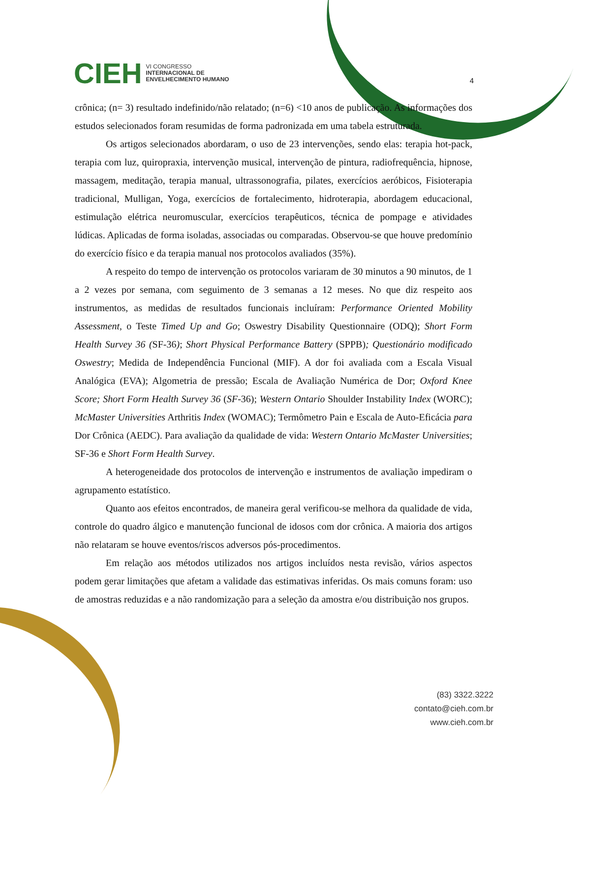CIEH VI CONGRESSO
INTERNACIONAL DE
ENVELHECIMENTO HUMANO
4
crônica; (n= 3) resultado indefinido/não relatado; (n=6) <10 anos de publicação. As informações dos estudos selecionados foram resumidas de forma padronizada em uma tabela estruturada.
Os artigos selecionados abordaram, o uso de 23 intervenções, sendo elas: terapia hot-pack, terapia com luz, quiropraxia, intervenção musical, intervenção de pintura, radiofrequência, hipnose, massagem, meditação, terapia manual, ultrassonografia, pilates, exercícios aeróbicos, Fisioterapia tradicional, Mulligan, Yoga, exercícios de fortalecimento, hidroterapia, abordagem educacional, estimulação elétrica neuromuscular, exercícios terapêuticos, técnica de pompage e atividades lúdicas. Aplicadas de forma isoladas, associadas ou comparadas. Observou-se que houve predomínio do exercício físico e da terapia manual nos protocolos avaliados (35%).
A respeito do tempo de intervenção os protocolos variaram de 30 minutos a 90 minutos, de 1 a 2 vezes por semana, com seguimento de 3 semanas a 12 meses. No que diz respeito aos instrumentos, as medidas de resultados funcionais incluíram: Performance Oriented Mobility Assessment, o Teste Timed Up and Go; Oswestry Disability Questionnaire (ODQ); Short Form Health Survey 36 (SF-36); Short Physical Performance Battery (SPPB); Questionário modificado Oswestry; Medida de Independência Funcional (MIF). A dor foi avaliada com a Escala Visual Analógica (EVA); Algometria de pressão; Escala de Avaliação Numérica de Dor; Oxford Knee Score; Short Form Health Survey 36 (SF-36); Western Ontario Shoulder Instability Index (WORC); McMaster Universities Arthritis Index (WOMAC); Termômetro Pain e Escala de Auto-Eficácia para Dor Crônica (AEDC). Para avaliação da qualidade de vida: Western Ontario McMaster Universities; SF-36 e Short Form Health Survey.
A heterogeneidade dos protocolos de intervenção e instrumentos de avaliação impediram o agrupamento estatístico.
Quanto aos efeitos encontrados, de maneira geral verificou-se melhora da qualidade de vida, controle do quadro álgico e manutenção funcional de idosos com dor crônica. A maioria dos artigos não relataram se houve eventos/riscos adversos pós-procedimentos.
Em relação aos métodos utilizados nos artigos incluídos nesta revisão, vários aspectos podem gerar limitações que afetam a validade das estimativas inferidas. Os mais comuns foram: uso de amostras reduzidas e a não randomização para a seleção da amostra e/ou distribuição nos grupos.
(83) 3322.3222
contato@cieh.com.br
www.cieh.com.br